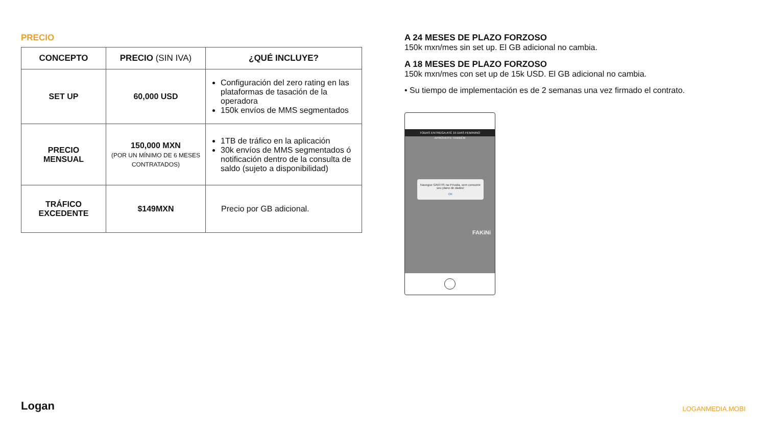PRECIO
| CONCEPTO | PRECIO (SIN IVA) | ¿QUÉ INCLUYE? |
| --- | --- | --- |
| SET UP | 60,000 USD | Configuración del zero rating en las plataformas de tasación de la operadora 150k envíos de MMS segmentados |
| PRECIO MENSUAL | 150,000 MXN (POR UN MÍNIMO DE 6 MESES CONTRATADOS) | 1TB de tráfico en la aplicación 30k envíos de MMS segmentados ó notificación dentro de la consulta de saldo (sujeto a disponibilidad) |
| TRÁFICO EXCEDENTE | $149MXN | Precio por GB adicional. |
A 24 MESES DE PLAZO FORZOSO
150k mxn/mes sin set up. El GB adicional no cambia.
A 18 MESES DE PLAZO FORZOSO
150k mxn/mes con set up de 15k USD. El GB adicional no cambia.
• Su tiempo de implementación es de 2 semanas una vez firmado el contrato.
TODAS ENTREGA ATÉ 15 DIAS FEMININO
APROVEITE TAMBÉM
FAKiNi
Navegue GRÁTIS na Privalia, sem consumir seu plano de dados!
OK
Logan LOGANMEDIA.MOBI